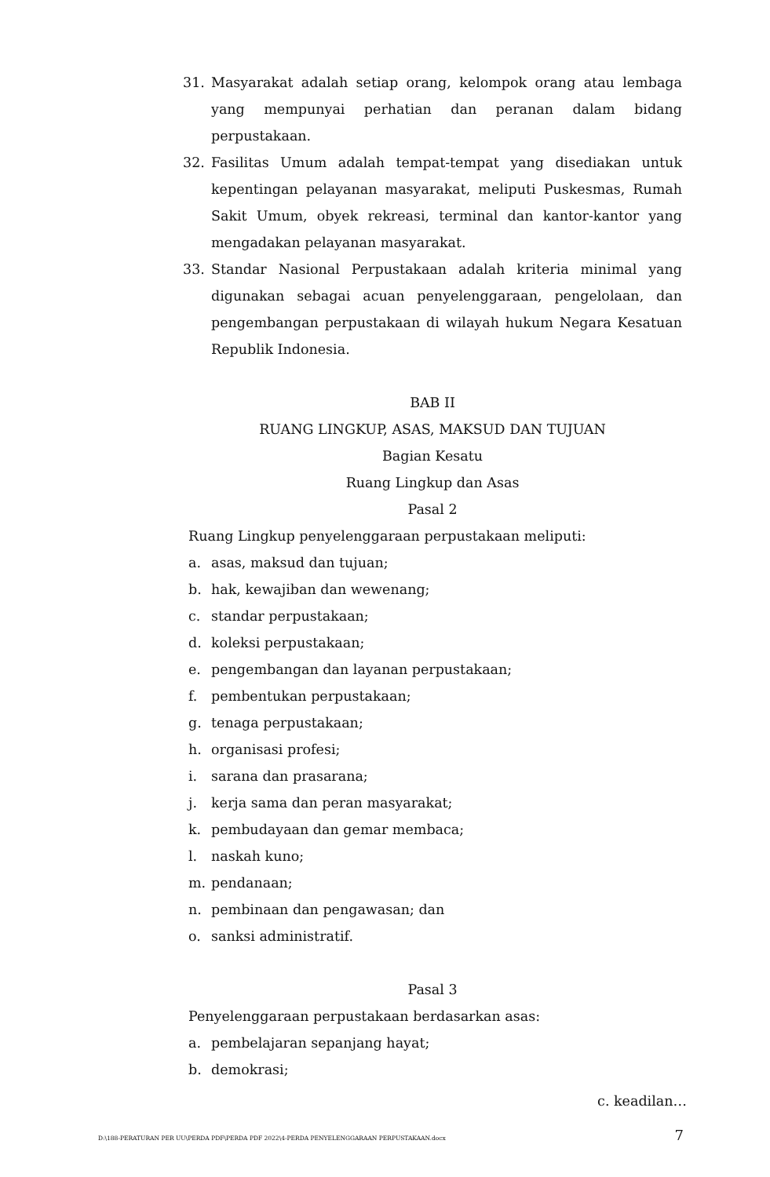31. Masyarakat adalah setiap orang, kelompok orang atau lembaga yang mempunyai perhatian dan peranan dalam bidang perpustakaan.
32. Fasilitas Umum adalah tempat-tempat yang disediakan untuk kepentingan pelayanan masyarakat, meliputi Puskesmas, Rumah Sakit Umum, obyek rekreasi, terminal dan kantor-kantor yang mengadakan pelayanan masyarakat.
33. Standar Nasional Perpustakaan adalah kriteria minimal yang digunakan sebagai acuan penyelenggaraan, pengelolaan, dan pengembangan perpustakaan di wilayah hukum Negara Kesatuan Republik Indonesia.
BAB II
RUANG LINGKUP, ASAS, MAKSUD DAN TUJUAN
Bagian Kesatu
Ruang Lingkup dan Asas
Pasal 2
Ruang Lingkup penyelenggaraan perpustakaan meliputi:
a. asas, maksud dan tujuan;
b. hak, kewajiban dan wewenang;
c. standar perpustakaan;
d. koleksi perpustakaan;
e. pengembangan dan layanan perpustakaan;
f. pembentukan perpustakaan;
g. tenaga perpustakaan;
h. organisasi profesi;
i. sarana dan prasarana;
j. kerja sama dan peran masyarakat;
k. pembudayaan dan gemar membaca;
l. naskah kuno;
m. pendanaan;
n. pembinaan dan pengawasan; dan
o. sanksi administratif.
Pasal 3
Penyelenggaraan perpustakaan berdasarkan asas:
a. pembelajaran sepanjang hayat;
b. demokrasi;
c. keadilan…
D:\188-PERATURAN PER UU\PERDA PDF\PERDA PDF 2022\4-PERDA PENYELENGGARAAN PERPUSTAKAAN.docx 7